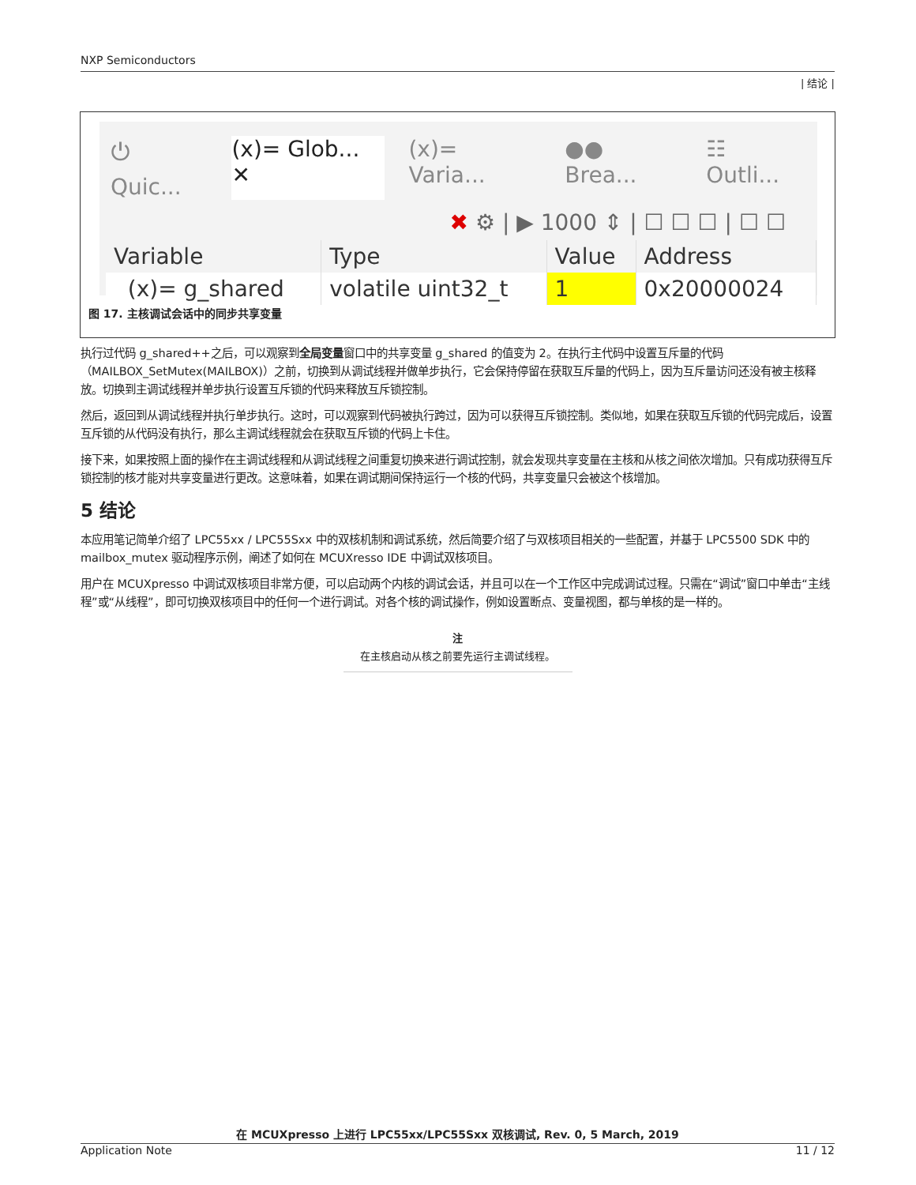NXP Semiconductors
| 结论 |
⏻ Quic... (x)= Glob... ✕ (x)= Varia... ●● Brea... ☷ Outli...
✖ ⚙ | ▶ 1000 ⇕ | ☐ ☐ ☐ | ☐ ☐
| Variable | Type | Value | Address |
| --- | --- | --- | --- |
| (x)= g_shared | volatile uint32_t | 1 | 0x20000024 |
图 17. 主核调试会话中的同步共享变量
执行过代码 g_shared++之后，可以观察到全局变量窗口中的共享变量 g_shared 的值变为 2。在执行主代码中设置互斥量的代码（MAILBOX_SetMutex(MAILBOX)）之前，切换到从调试线程并做单步执行，它会保持停留在获取互斥量的代码上，因为互斥量访问还没有被主核释放。切换到主调试线程并单步执行设置互斥锁的代码来释放互斥锁控制。
然后，返回到从调试线程并执行单步执行。这时，可以观察到代码被执行跨过，因为可以获得互斥锁控制。类似地，如果在获取互斥锁的代码完成后，设置互斥锁的从代码没有执行，那么主调试线程就会在获取互斥锁的代码上卡住。
接下来，如果按照上面的操作在主调试线程和从调试线程之间重复切换来进行调试控制，就会发现共享变量在主核和从核之间依次增加。只有成功获得互斥锁控制的核才能对共享变量进行更改。这意味着，如果在调试期间保持运行一个核的代码，共享变量只会被这个核增加。
5 结论
本应用笔记简单介绍了 LPC55xx / LPC55Sxx 中的双核机制和调试系统，然后简要介绍了与双核项目相关的一些配置，并基于 LPC5500 SDK 中的 mailbox_mutex 驱动程序示例，阐述了如何在 MCUXresso IDE 中调试双核项目。
用户在 MCUXpresso 中调试双核项目非常方便，可以启动两个内核的调试会话，并且可以在一个工作区中完成调试过程。只需在“调试”窗口中单击“主线程”或“从线程”，即可切换双核项目中的任何一个进行调试。对各个核的调试操作，例如设置断点、变量视图，都与单核的是一样的。
注
在主核启动从核之前要先运行主调试线程。
在 MCUXpresso 上进行 LPC55xx/LPC55Sxx 双核调试, Rev. 0, 5 March, 2019
Application Note 11 / 12